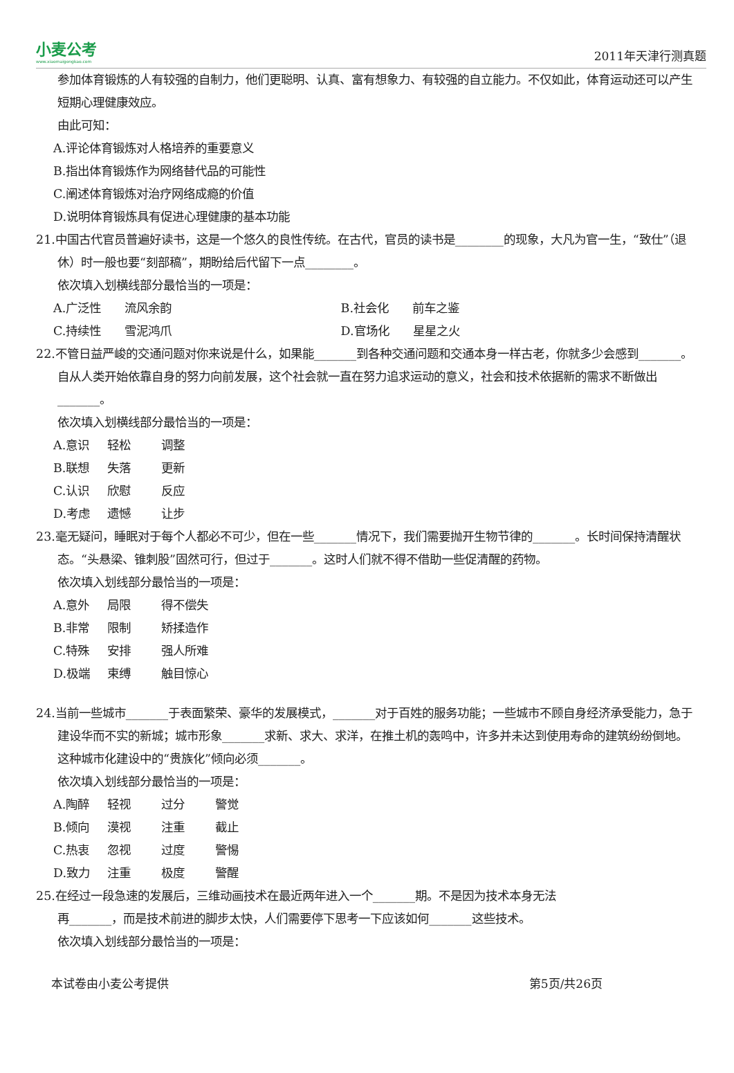小麦公考
www.xiaomaigongkao.com
2011年天津行测真题
参加体育锻炼的人有较强的自制力，他们更聪明、认真、富有想象力、有较强的自立能力。不仅如此，体育运动还可以产生短期心理健康效应。
由此可知：
A.评论体育锻炼对人格培养的重要意义
B.指出体育锻炼作为网络替代品的可能性
C.阐述体育锻炼对治疗网络成瘾的价值
D.说明体育锻炼具有促进心理健康的基本功能
21.中国古代官员普遍好读书，这是一个悠久的良性传统。在古代，官员的读书是________的现象，大凡为官一生，“致仕”（退休）时一般也要“刻部稿”，期盼给后代留下一点________。
依次填入划横线部分最恰当的一项是：
A.广泛性　　流风余韵 B.社会化　　前车之鉴
C.持续性　　雪泥鸿爪 D.官场化　　星星之火
22.不管日益严峻的交通问题对你来说是什么，如果能_______到各种交通问题和交通本身一样古老，你就多少会感到_______。自从人类开始依靠自身的努力向前发展，这个社会就一直在努力追求运动的意义，社会和技术依据新的需求不断做出_______。
依次填入划横线部分最恰当的一项是：
A.意识 轻松 调整
B.联想 失落 更新
C.认识 欣慰 反应
D.考虑 遗憾 让步
23.毫无疑问，睡眠对于每个人都必不可少，但在一些_______情况下，我们需要抛开生物节律的_______。长时间保持清醒状态。“头悬梁、锥刺股”固然可行，但过于_______。这时人们就不得不借助一些促清醒的药物。
依次填入划线部分最恰当的一项是：
A.意外 局限 得不偿失
B.非常 限制 矫揉造作
C.特殊 安排 强人所难
D.极端 束缚 触目惊心
24.当前一些城市_______于表面繁荣、豪华的发展模式，_______对于百姓的服务功能；一些城市不顾自身经济承受能力，急于建设华而不实的新城；城市形象_______求新、求大、求洋，在推土机的轰鸣中，许多并未达到使用寿命的建筑纷纷倒地。这种城市化建设中的“贵族化”倾向必须_______。
依次填入划线部分最恰当的一项是：
A.陶醉 轻视 过分 警觉
B.倾向 漠视 注重 截止
C.热衷 忽视 过度 警惕
D.致力 注重 极度 警醒
25.在经过一段急速的发展后，三维动画技术在最近两年进入一个_______期。不是因为技术本身无法
再_______，而是技术前进的脚步太快，人们需要停下思考一下应该如何_______这些技术。
依次填入划线部分最恰当的一项是：
本试卷由小麦公考提供 第5页/共26页